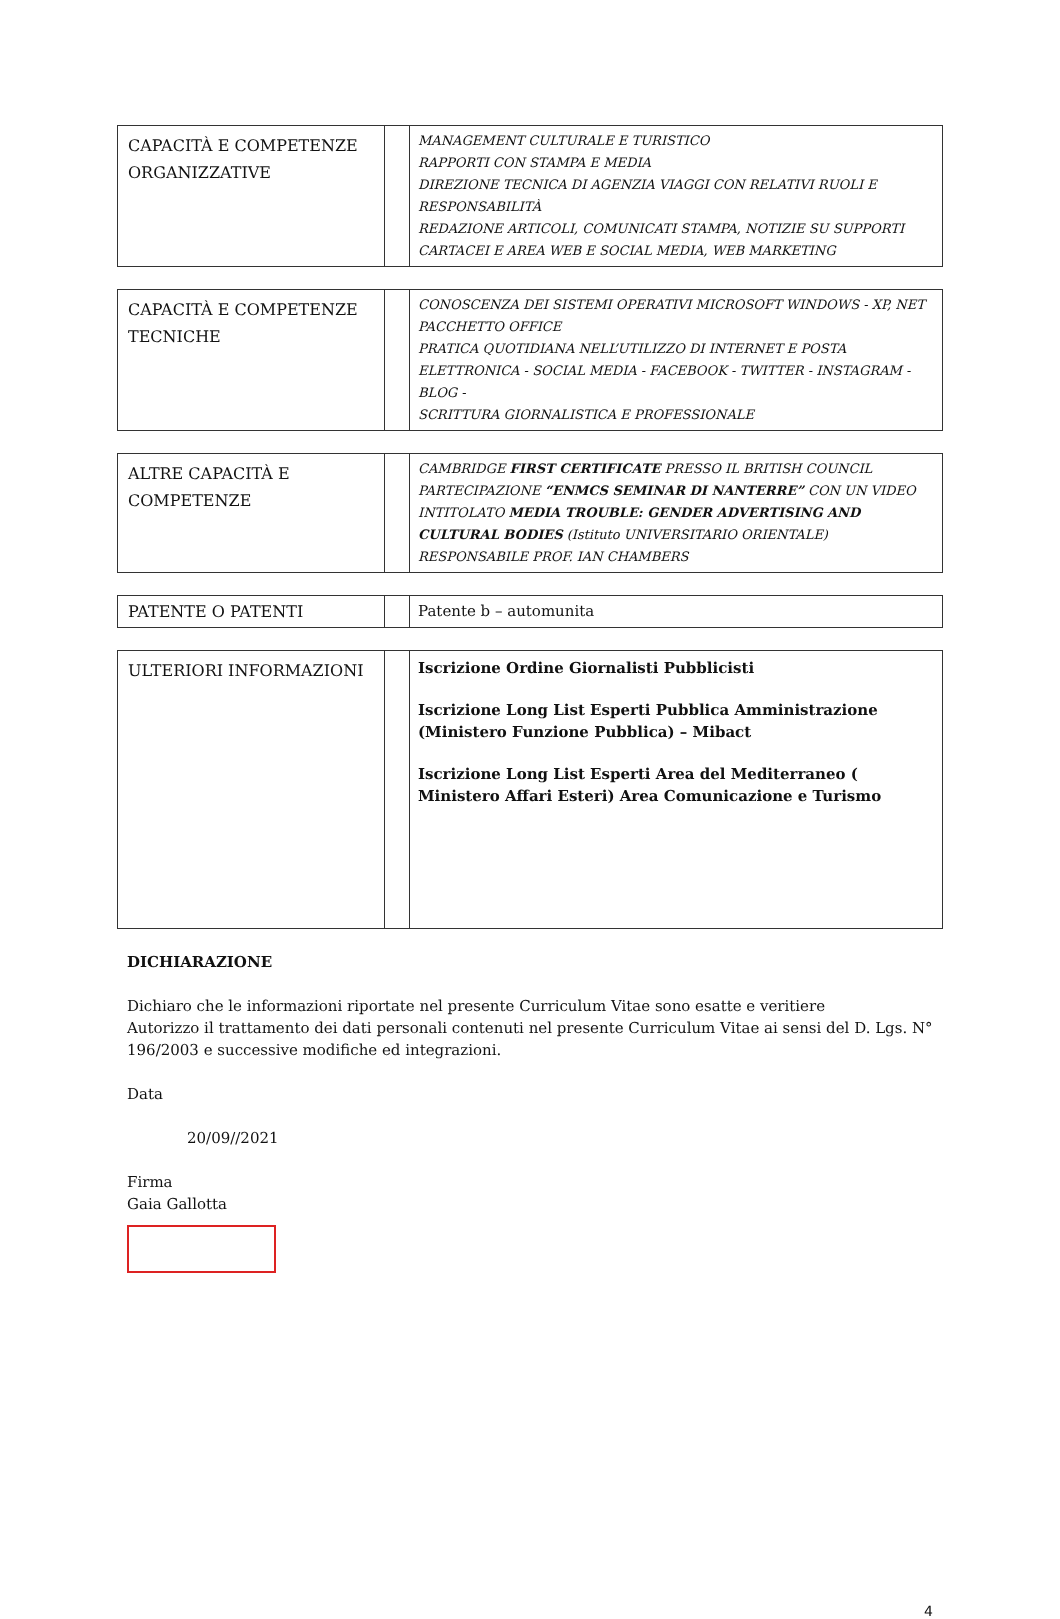| CAPACITÀ E COMPETENZE ORGANIZZATIVE | | MANAGEMENT CULTURALE E TURISTICO RAPPORTI CON STAMPA E MEDIA DIREZIONE TECNICA DI AGENZIA VIAGGI CON RELATIVI RUOLI E RESPONSABILITÀ REDAZIONE ARTICOLI, COMUNICATI STAMPA, NOTIZIE SU SUPPORTI CARTACEI E AREA WEB E SOCIAL MEDIA, WEB MARKETING |
| CAPACITÀ E COMPETENZE TECNICHE | | CONOSCENZA DEI SISTEMI OPERATIVI MICROSOFT WINDOWS - XP, NET PACCHETTO OFFICE PRATICA QUOTIDIANA NELL’UTILIZZO DI INTERNET E POSTA ELETTRONICA - SOCIAL MEDIA - FACEBOOK - TWITTER - INSTAGRAM - BLOG - SCRITTURA GIORNALISTICA E PROFESSIONALE |
| ALTRE CAPACITÀ E COMPETENZE | | CAMBRIDGE FIRST CERTIFICATE PRESSO IL BRITISH COUNCIL PARTECIPAZIONE “ENMCS SEMINAR DI NANTERRE” CON UN VIDEO INTITOLATO MEDIA TROUBLE: GENDER ADVERTISING AND CULTURAL BODIES (Istituto UNIVERSITARIO ORIENTALE) RESPONSABILE PROF. IAN CHAMBERS |
| PATENTE O PATENTI | | Patente b – automunita |
| ULTERIORI INFORMAZIONI | | Iscrizione Ordine Giornalisti Pubblicisti Iscrizione Long List Esperti Pubblica Amministrazione (Ministero Funzione Pubblica) – Mibact Iscrizione Long List Esperti Area del Mediterraneo ( Ministero Affari Esteri) Area Comunicazione e Turismo |
DICHIARAZIONE
Dichiaro che le informazioni riportate nel presente Curriculum Vitae sono esatte e veritiere
Autorizzo il trattamento dei dati personali contenuti nel presente Curriculum Vitae ai sensi del D. Lgs. N° 196/2003 e successive modifiche ed integrazioni.
Data
20/09//2021
Firma
Gaia Gallotta
4